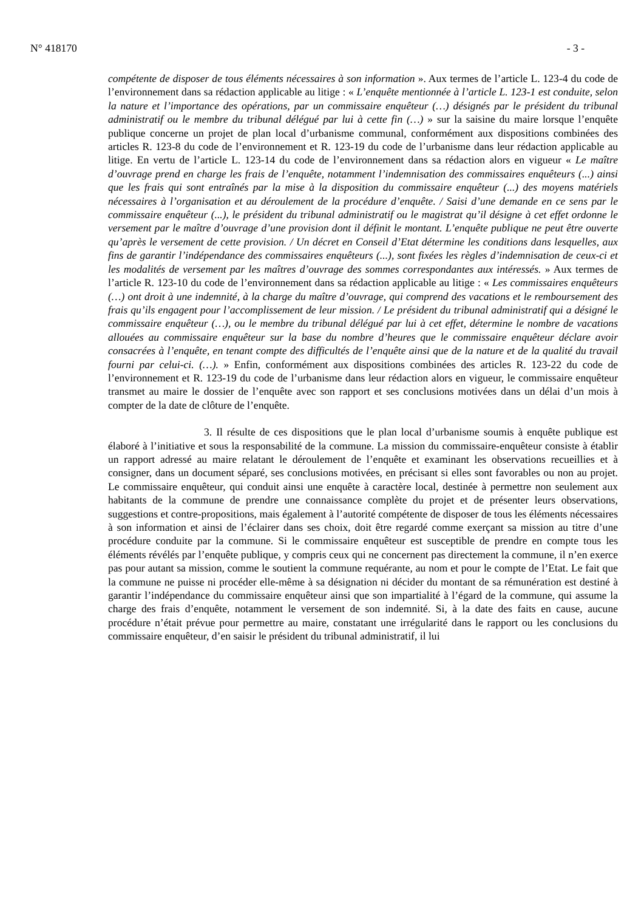N° 418170 - 3 -
compétente de disposer de tous éléments nécessaires à son information ». Aux termes de l’article L. 123-4 du code de l’environnement dans sa rédaction applicable au litige : « L’enquête mentionnée à l’article L. 123-1 est conduite, selon la nature et l’importance des opérations, par un commissaire enquêteur (…) désignés par le président du tribunal administratif ou le membre du tribunal délégué par lui à cette fin (…) » sur la saisine du maire lorsque l’enquête publique concerne un projet de plan local d’urbanisme communal, conformément aux dispositions combinées des articles R. 123-8 du code de l’environnement et R. 123-19 du code de l’urbanisme dans leur rédaction applicable au litige. En vertu de l’article L. 123-14 du code de l’environnement dans sa rédaction alors en vigueur « Le maître d’ouvrage prend en charge les frais de l’enquête, notamment l’indemnisation des commissaires enquêteurs (...) ainsi que les frais qui sont entraînés par la mise à la disposition du commissaire enquêteur (...) des moyens matériels nécessaires à l’organisation et au déroulement de la procédure d’enquête. / Saisi d’une demande en ce sens par le commissaire enquêteur (...), le président du tribunal administratif ou le magistrat qu’il désigne à cet effet ordonne le versement par le maître d’ouvrage d’une provision dont il définit le montant. L’enquête publique ne peut être ouverte qu’après le versement de cette provision. / Un décret en Conseil d’Etat détermine les conditions dans lesquelles, aux fins de garantir l’indépendance des commissaires enquêteurs (...), sont fixées les règles d’indemnisation de ceux-ci et les modalités de versement par les maîtres d’ouvrage des sommes correspondantes aux intéressés. » Aux termes de l’article R. 123-10 du code de l’environnement dans sa rédaction applicable au litige : « Les commissaires enquêteurs (…) ont droit à une indemnité, à la charge du maître d’ouvrage, qui comprend des vacations et le remboursement des frais qu’ils engagent pour l’accomplissement de leur mission. / Le président du tribunal administratif qui a désigné le commissaire enquêteur (…), ou le membre du tribunal délégué par lui à cet effet, détermine le nombre de vacations allouées au commissaire enquêteur sur la base du nombre d’heures que le commissaire enquêteur déclare avoir consacrées à l’enquête, en tenant compte des difficultés de l’enquête ainsi que de la nature et de la qualité du travail fourni par celui-ci. (…). » Enfin, conformément aux dispositions combinées des articles R. 123-22 du code de l’environnement et R. 123-19 du code de l’urbanisme dans leur rédaction alors en vigueur, le commissaire enquêteur transmet au maire le dossier de l’enquête avec son rapport et ses conclusions motivées dans un délai d’un mois à compter de la date de clôture de l’enquête.
3. Il résulte de ces dispositions que le plan local d’urbanisme soumis à enquête publique est élaboré à l’initiative et sous la responsabilité de la commune. La mission du commissaire-enquêteur consiste à établir un rapport adressé au maire relatant le déroulement de l’enquête et examinant les observations recueillies et à consigner, dans un document séparé, ses conclusions motivées, en précisant si elles sont favorables ou non au projet. Le commissaire enquêteur, qui conduit ainsi une enquête à caractère local, destinée à permettre non seulement aux habitants de la commune de prendre une connaissance complète du projet et de présenter leurs observations, suggestions et contre-propositions, mais également à l’autorité compétente de disposer de tous les éléments nécessaires à son information et ainsi de l’éclairer dans ses choix, doit être regardé comme exerçant sa mission au titre d’une procédure conduite par la commune. Si le commissaire enquêteur est susceptible de prendre en compte tous les éléments révélés par l’enquête publique, y compris ceux qui ne concernent pas directement la commune, il n’en exerce pas pour autant sa mission, comme le soutient la commune requérante, au nom et pour le compte de l’Etat. Le fait que la commune ne puisse ni procéder elle-même à sa désignation ni décider du montant de sa rémunération est destiné à garantir l’indépendance du commissaire enquêteur ainsi que son impartialité à l’égard de la commune, qui assume la charge des frais d’enquête, notamment le versement de son indemnité. Si, à la date des faits en cause, aucune procédure n’était prévue pour permettre au maire, constatant une irrégularité dans le rapport ou les conclusions du commissaire enquêteur, d’en saisir le président du tribunal administratif, il lui